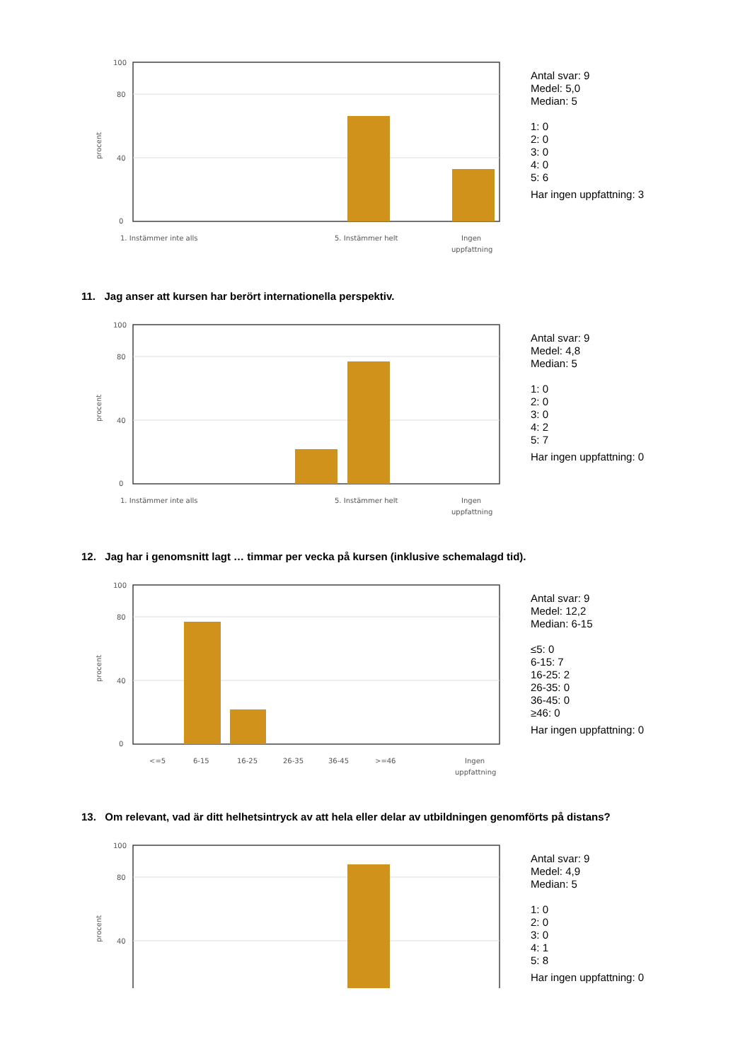100
80
40
0
procent
1. Instämmer inte alls
5. Instämmer helt
Ingen
uppfattning
Antal svar: 9
Medel: 5,0
Median: 5
1: 0
2: 0
3: 0
4: 0
5: 6
Har ingen uppfattning: 3
11. Jag anser att kursen har berört internationella perspektiv.
100
80
40
0
procent
1. Instämmer inte alls
5. Instämmer helt
Ingen
uppfattning
Antal svar: 9
Medel: 4,8
Median: 5
1: 0
2: 0
3: 0
4: 2
5: 7
Har ingen uppfattning: 0
12. Jag har i genomsnitt lagt … timmar per vecka på kursen (inklusive schemalagd tid).
100
80
40
0
procent
<=5
6-15
16-25
26-35
36-45
>=46
Ingen
uppfattning
Antal svar: 9
Medel: 12,2
Median: 6-15
≤5: 0
6-15: 7
16-25: 2
26-35: 0
36-45: 0
≥46: 0
Har ingen uppfattning: 0
13. Om relevant, vad är ditt helhetsintryck av att hela eller delar av utbildningen genomförts på distans?
100
80
40
procent
Antal svar: 9
Medel: 4,9
Median: 5
1: 0
2: 0
3: 0
4: 1
5: 8
Har ingen uppfattning: 0